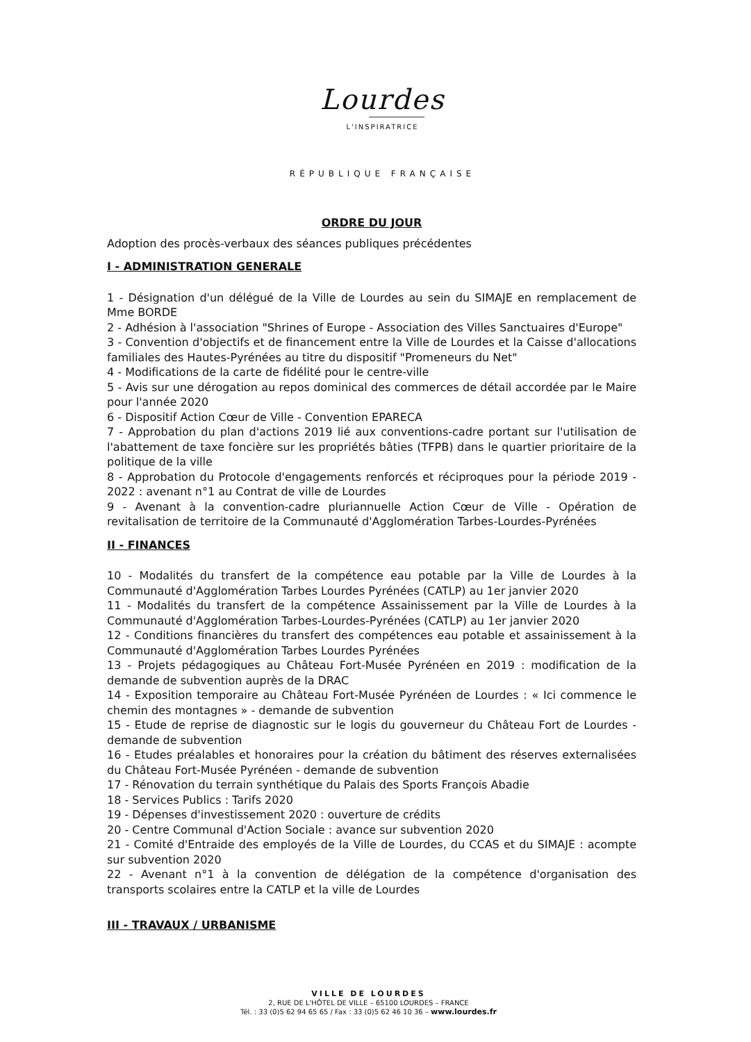Lourdes
L'INSPIRATRICE
RÉPUBLIQUE FRANÇAISE
ORDRE DU JOUR
Adoption des procès-verbaux des séances publiques précédentes
I - ADMINISTRATION GENERALE
1 - Désignation d'un délégué de la Ville de Lourdes au sein du SIMAJE en remplacement de Mme BORDE
2 - Adhésion à l'association "Shrines of Europe - Association des Villes Sanctuaires d'Europe"
3 - Convention d'objectifs et de financement entre la Ville de Lourdes et la Caisse d'allocations familiales des Hautes-Pyrénées au titre du dispositif "Promeneurs du Net"
4 - Modifications de la carte de fidélité pour le centre-ville
5 - Avis sur une dérogation au repos dominical des commerces de détail accordée par le Maire pour l'année 2020
6 - Dispositif Action Cœur de Ville - Convention EPARECA
7 - Approbation du plan d'actions 2019 lié aux conventions-cadre portant sur l'utilisation de l'abattement de taxe foncière sur les propriétés bâties (TFPB) dans le quartier prioritaire de la politique de la ville
8 - Approbation du Protocole d'engagements renforcés et réciproques pour la période 2019 - 2022 : avenant n°1 au Contrat de ville de Lourdes
9 - Avenant à la convention-cadre pluriannuelle Action Cœur de Ville - Opération de revitalisation de territoire de la Communauté d'Agglomération Tarbes-Lourdes-Pyrénées
II - FINANCES
10 - Modalités du transfert de la compétence eau potable par la Ville de Lourdes à la Communauté d'Agglomération Tarbes Lourdes Pyrénées (CATLP) au 1er janvier 2020
11 - Modalités du transfert de la compétence Assainissement par la Ville de Lourdes à la Communauté d'Agglomération Tarbes-Lourdes-Pyrénées (CATLP) au 1er janvier 2020
12 - Conditions financières du transfert des compétences eau potable et assainissement à la Communauté d'Agglomération Tarbes Lourdes Pyrénées
13 - Projets pédagogiques au Château Fort-Musée Pyrénéen en 2019 : modification de la demande de subvention auprès de la DRAC
14 - Exposition temporaire au Château Fort-Musée Pyrénéen de Lourdes : « Ici commence le chemin des montagnes » - demande de subvention
15 - Etude de reprise de diagnostic sur le logis du gouverneur du Château Fort de Lourdes - demande de subvention
16 - Etudes préalables et honoraires pour la création du bâtiment des réserves externalisées du Château Fort-Musée Pyrénéen - demande de subvention
17 - Rénovation du terrain synthétique du Palais des Sports François Abadie
18 - Services Publics : Tarifs 2020
19 - Dépenses d'investissement 2020 : ouverture de crédits
20 - Centre Communal d'Action Sociale : avance sur subvention 2020
21 - Comité d'Entraide des employés de la Ville de Lourdes, du CCAS et du SIMAJE : acompte sur subvention 2020
22 - Avenant n°1 à la convention de délégation de la compétence d'organisation des transports scolaires entre la CATLP et la ville de Lourdes
III - TRAVAUX / URBANISME
VILLE DE LOURDES
2, RUE DE L'HÔTEL DE VILLE – 65100 LOURDES – FRANCE
Tél. : 33 (0)5 62 94 65 65 / Fax : 33 (0)5 62 46 10 36 – www.lourdes.fr